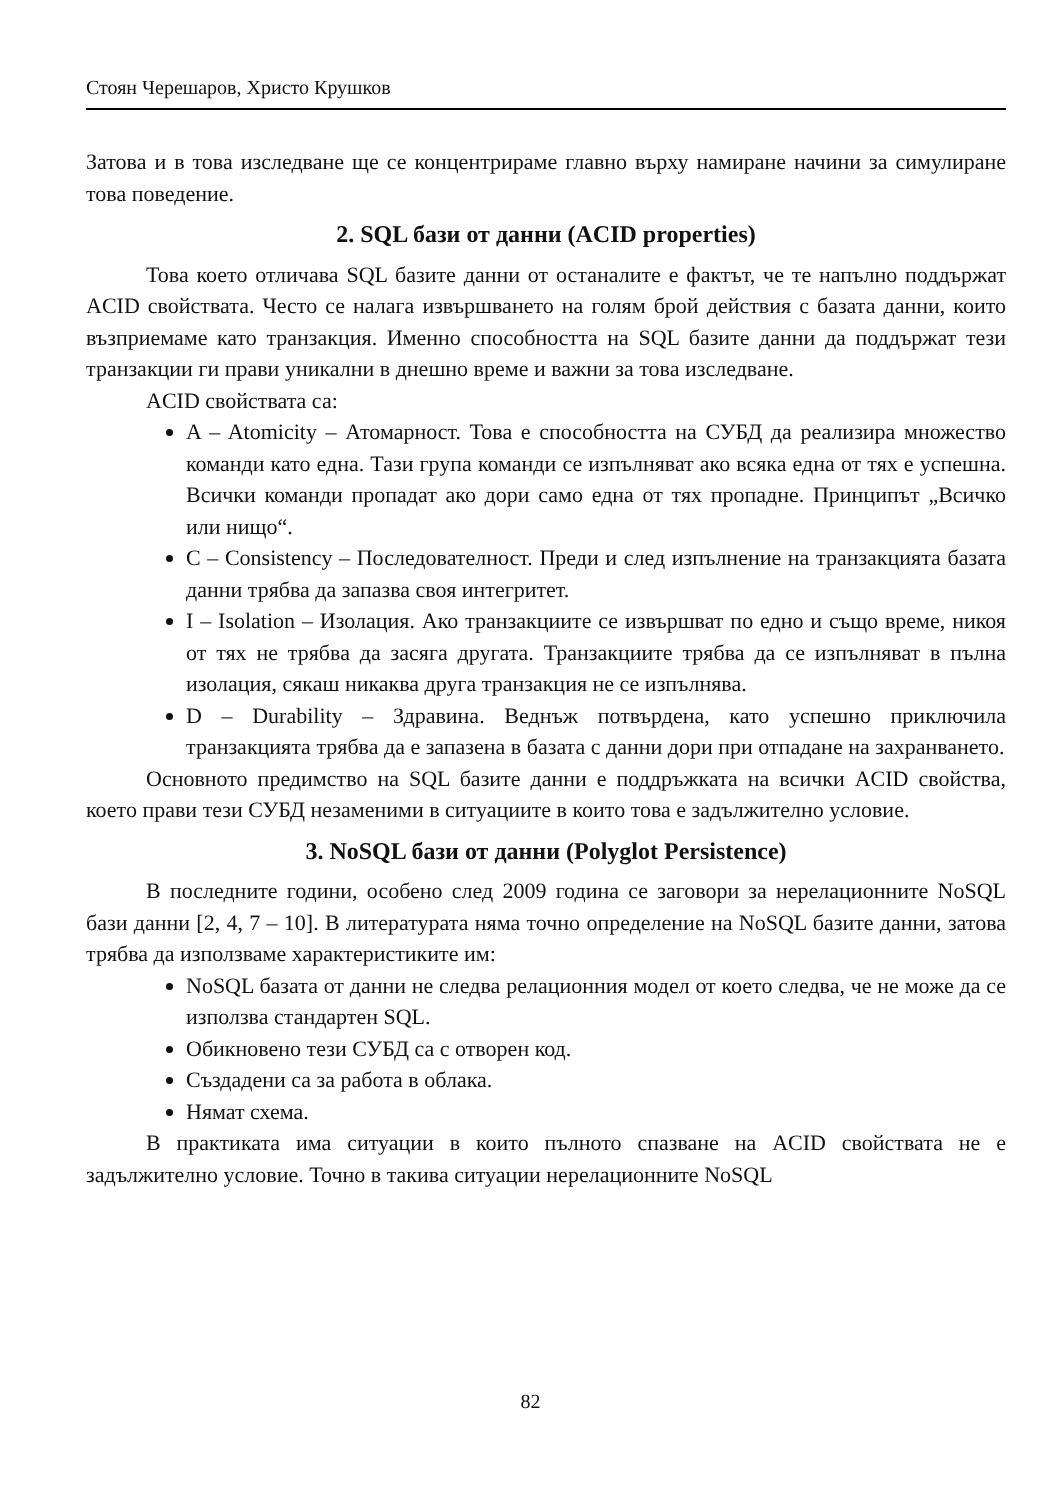Стоян Черешаров, Христо Крушков
Затова и в това изследване ще се концентрираме главно върху намиране начини за симулиране това поведение.
2. SQL бази от данни (ACID properties)
Това което отличава SQL базите данни от останалите е фактът, че те напълно поддържат ACID свойствата. Често се налага извършването на голям брой действия с базата данни, които възприемаме като транзакция. Именно способността на SQL базите данни да поддържат тези транзакции ги прави уникални в днешно време и важни за това изследване.
ACID свойствата са:
A – Atomicity – Атомарност. Това е способността на СУБД да реализира множество команди като една. Тази група команди се изпълняват ако всяка една от тях е успешна. Всички команди пропадат ако дори само една от тях пропадне. Принципът „Всичко или нищо“.
C – Consistency – Последователност. Преди и след изпълнение на транзакцията базата данни трябва да запазва своя интегритет.
I – Isolation – Изолация. Ако транзакциите се извършват по едно и също време, никоя от тях не трябва да засяга другата. Транзакциите трябва да се изпълняват в пълна изолация, сякаш никаква друга транзакция не се изпълнява.
D – Durability – Здравина. Веднъж потвърдена, като успешно приключила транзакцията трябва да е запазена в базата с данни дори при отпадане на захранването.
Основното предимство на SQL базите данни е поддръжката на всички ACID свойства, което прави тези СУБД незаменими в ситуациите в които това е задължително условие.
3. NoSQL бази от данни (Polyglot Persistence)
В последните години, особено след 2009 година се заговори за нерелационните NoSQL бази данни [2, 4, 7 – 10]. В литературата няма точно определение на NoSQL базите данни, затова трябва да използваме характеристиките им:
NoSQL базата от данни не следва релационния модел от което следва, че не може да се използва стандартен SQL.
Обикновено тези СУБД са с отворен код.
Създадени са за работа в облака.
Нямат схема.
В практиката има ситуации в които пълното спазване на ACID свойствата не е задължително условие. Точно в такива ситуации нерелационните NoSQL
82